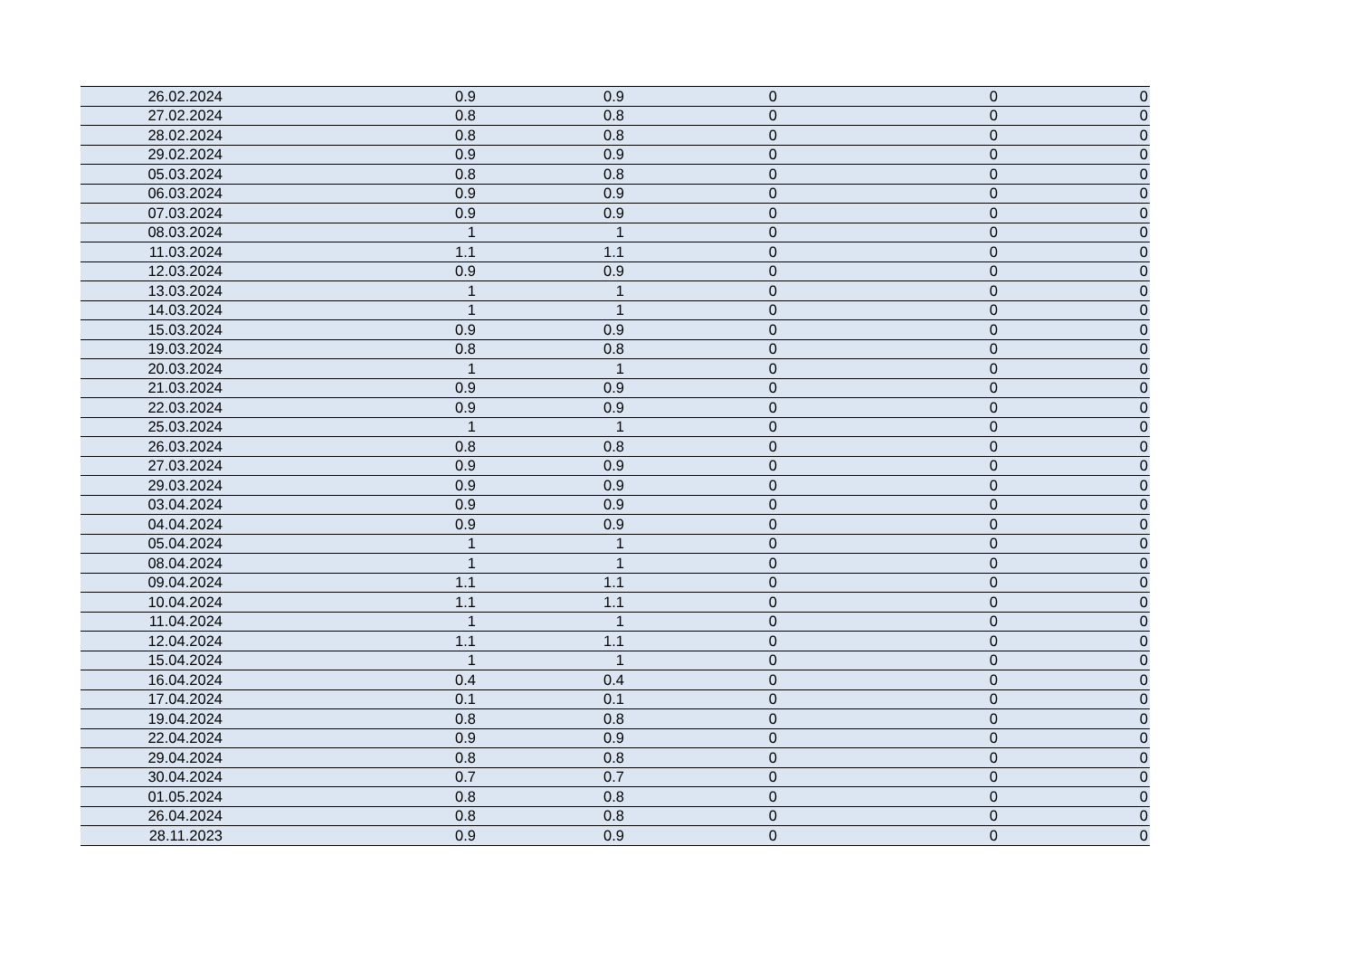| 26.02.2024 | 0.9 | 0.9 | 0 | 0 | 0 |
| 27.02.2024 | 0.8 | 0.8 | 0 | 0 | 0 |
| 28.02.2024 | 0.8 | 0.8 | 0 | 0 | 0 |
| 29.02.2024 | 0.9 | 0.9 | 0 | 0 | 0 |
| 05.03.2024 | 0.8 | 0.8 | 0 | 0 | 0 |
| 06.03.2024 | 0.9 | 0.9 | 0 | 0 | 0 |
| 07.03.2024 | 0.9 | 0.9 | 0 | 0 | 0 |
| 08.03.2024 | 1 | 1 | 0 | 0 | 0 |
| 11.03.2024 | 1.1 | 1.1 | 0 | 0 | 0 |
| 12.03.2024 | 0.9 | 0.9 | 0 | 0 | 0 |
| 13.03.2024 | 1 | 1 | 0 | 0 | 0 |
| 14.03.2024 | 1 | 1 | 0 | 0 | 0 |
| 15.03.2024 | 0.9 | 0.9 | 0 | 0 | 0 |
| 19.03.2024 | 0.8 | 0.8 | 0 | 0 | 0 |
| 20.03.2024 | 1 | 1 | 0 | 0 | 0 |
| 21.03.2024 | 0.9 | 0.9 | 0 | 0 | 0 |
| 22.03.2024 | 0.9 | 0.9 | 0 | 0 | 0 |
| 25.03.2024 | 1 | 1 | 0 | 0 | 0 |
| 26.03.2024 | 0.8 | 0.8 | 0 | 0 | 0 |
| 27.03.2024 | 0.9 | 0.9 | 0 | 0 | 0 |
| 29.03.2024 | 0.9 | 0.9 | 0 | 0 | 0 |
| 03.04.2024 | 0.9 | 0.9 | 0 | 0 | 0 |
| 04.04.2024 | 0.9 | 0.9 | 0 | 0 | 0 |
| 05.04.2024 | 1 | 1 | 0 | 0 | 0 |
| 08.04.2024 | 1 | 1 | 0 | 0 | 0 |
| 09.04.2024 | 1.1 | 1.1 | 0 | 0 | 0 |
| 10.04.2024 | 1.1 | 1.1 | 0 | 0 | 0 |
| 11.04.2024 | 1 | 1 | 0 | 0 | 0 |
| 12.04.2024 | 1.1 | 1.1 | 0 | 0 | 0 |
| 15.04.2024 | 1 | 1 | 0 | 0 | 0 |
| 16.04.2024 | 0.4 | 0.4 | 0 | 0 | 0 |
| 17.04.2024 | 0.1 | 0.1 | 0 | 0 | 0 |
| 19.04.2024 | 0.8 | 0.8 | 0 | 0 | 0 |
| 22.04.2024 | 0.9 | 0.9 | 0 | 0 | 0 |
| 29.04.2024 | 0.8 | 0.8 | 0 | 0 | 0 |
| 30.04.2024 | 0.7 | 0.7 | 0 | 0 | 0 |
| 01.05.2024 | 0.8 | 0.8 | 0 | 0 | 0 |
| 26.04.2024 | 0.8 | 0.8 | 0 | 0 | 0 |
| 28.11.2023 | 0.9 | 0.9 | 0 | 0 | 0 |